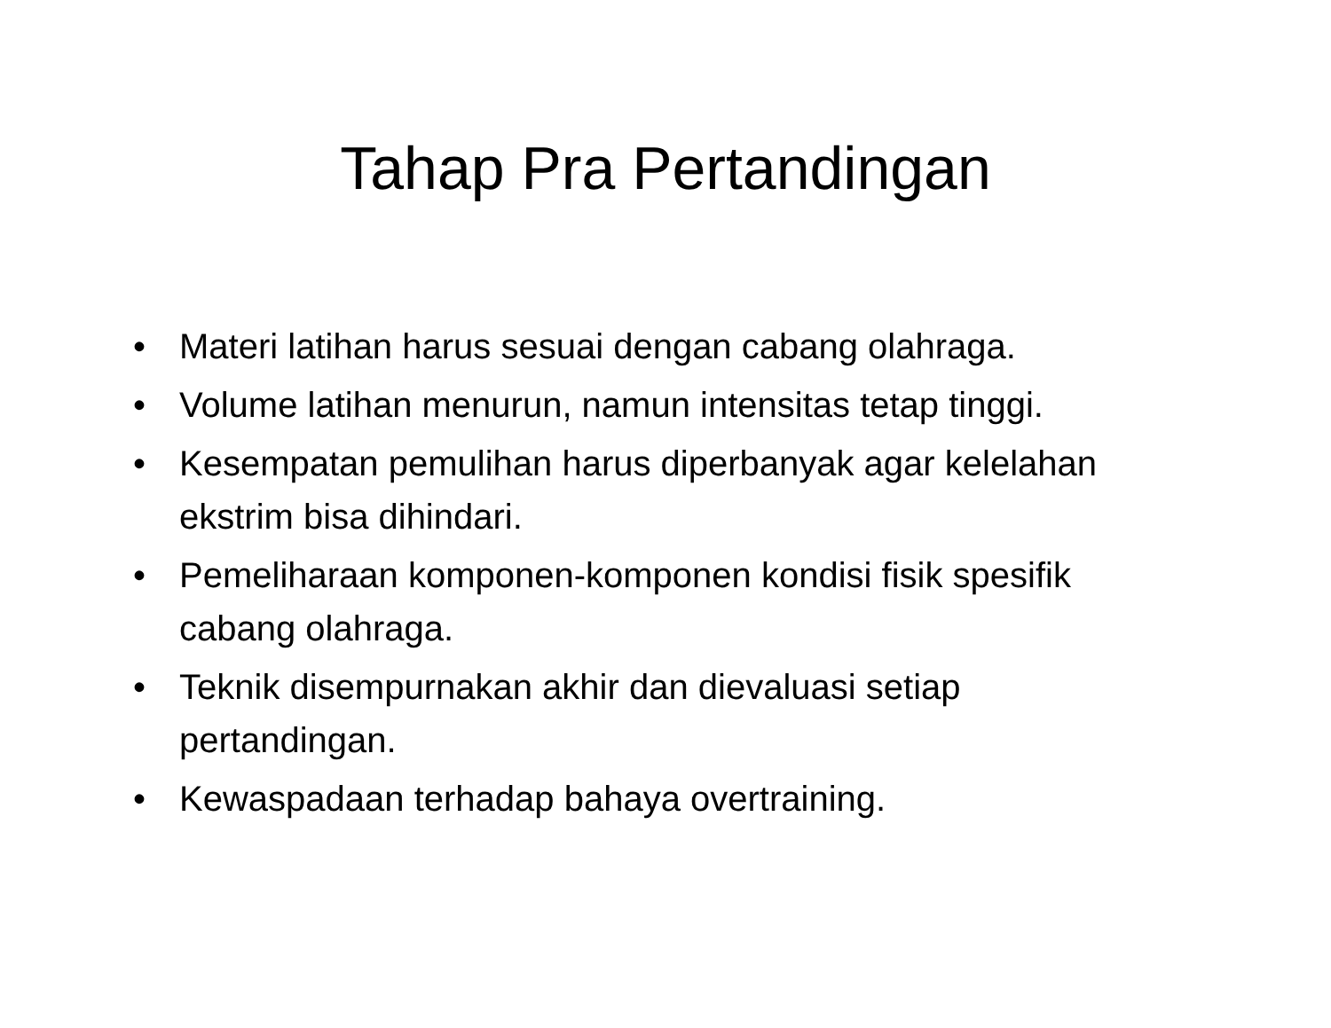Tahap Pra Pertandingan
• Materi latihan harus sesuai dengan cabang olahraga.
• Volume latihan menurun, namun intensitas tetap tinggi.
• Kesempatan pemulihan harus diperbanyak agar kelelahan ekstrim bisa dihindari.
• Pemeliharaan komponen-komponen kondisi fisik spesifik cabang olahraga.
• Teknik disempurnakan akhir dan dievaluasi setiap pertandingan.
• Kewaspadaan terhadap bahaya overtraining.